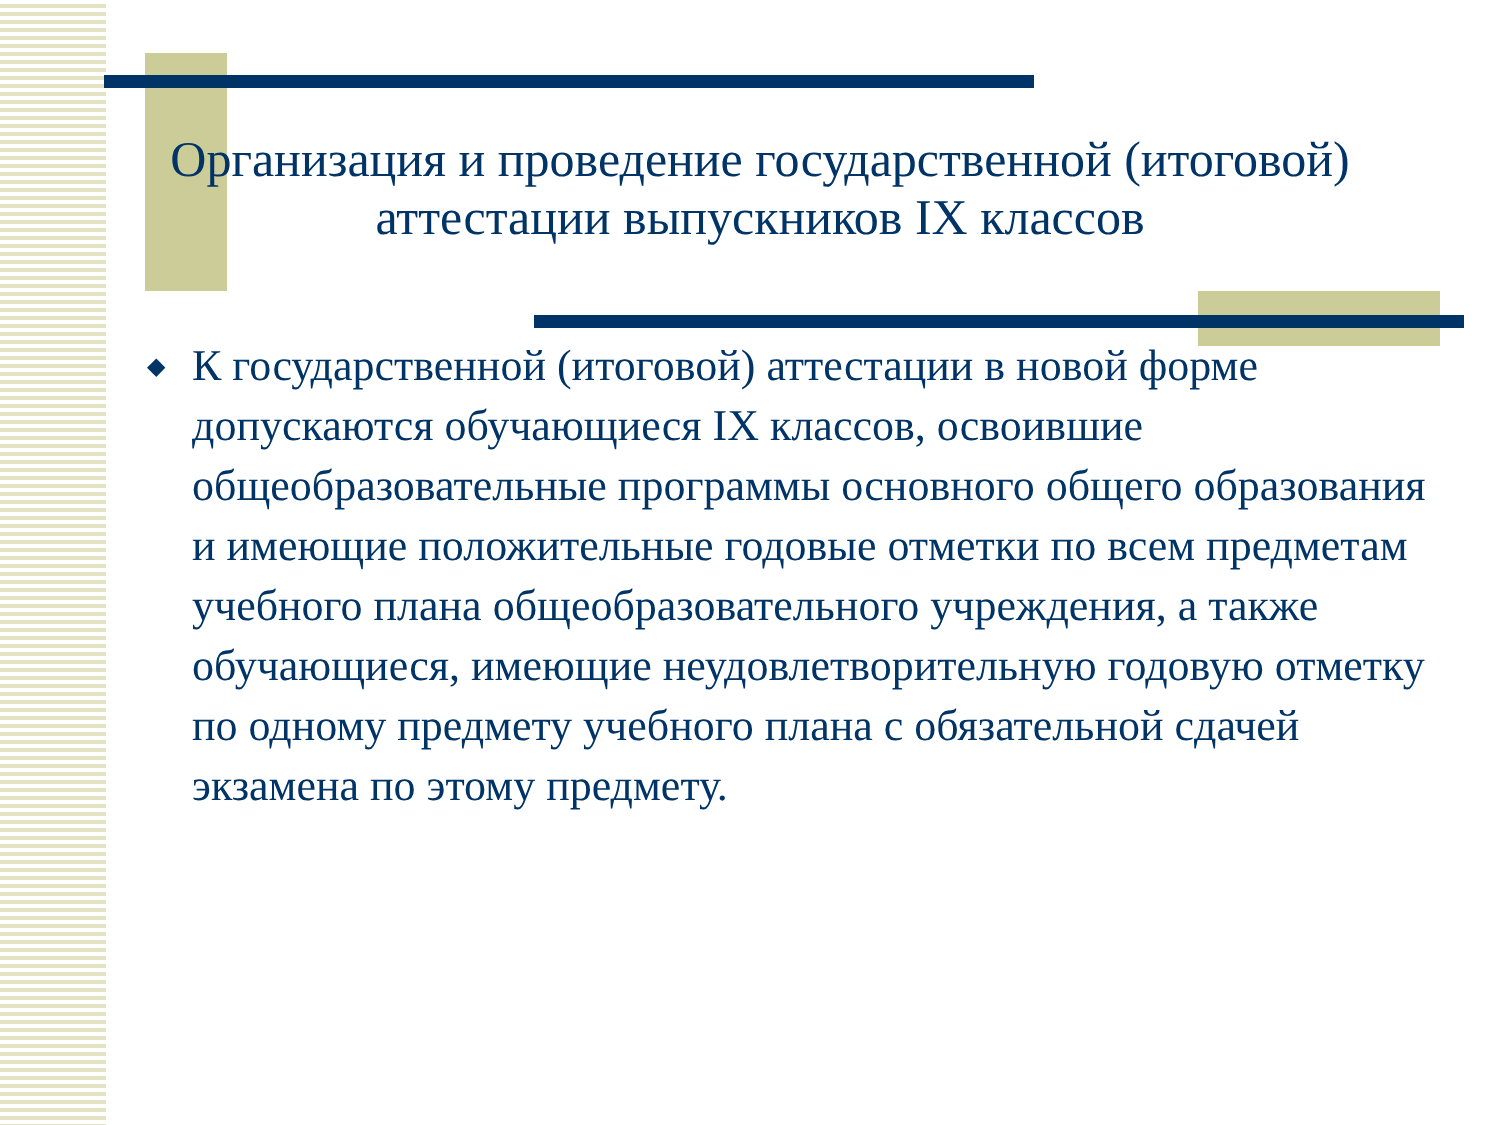Организация и проведение государственной (итоговой) аттестации выпускников IX классов
◆ К государственной (итоговой) аттестации в новой форме допускаются обучающиеся IX классов, освоившие общеобразовательные программы основного общего образования и имеющие положительные годовые отметки по всем предметам учебного плана общеобразовательного учреждения, а также обучающиеся, имеющие неудовлетворительную годовую отметку по одному предмету учебного плана с обязательной сдачей экзамена по этому предмету.